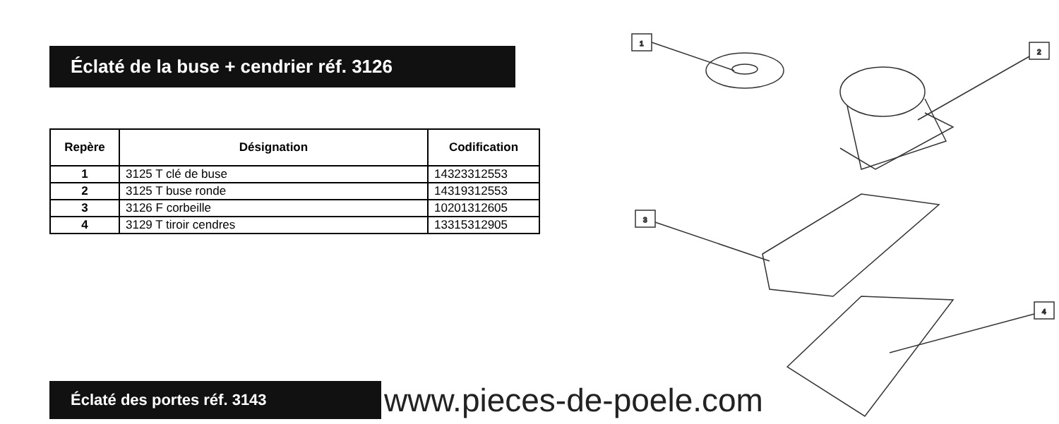Éclaté de la buse + cendrier réf. 3126
| Repère | Désignation | Codification |
| --- | --- | --- |
| 1 | 3125 T clé de buse | 14323312553 |
| 2 | 3125 T buse ronde | 14319312553 |
| 3 | 3126 F corbeille | 10201312605 |
| 4 | 3129 T tiroir cendres | 13315312905 |
1
2
3
4
Éclaté des portes réf. 3143
www.pieces-de-poele.com